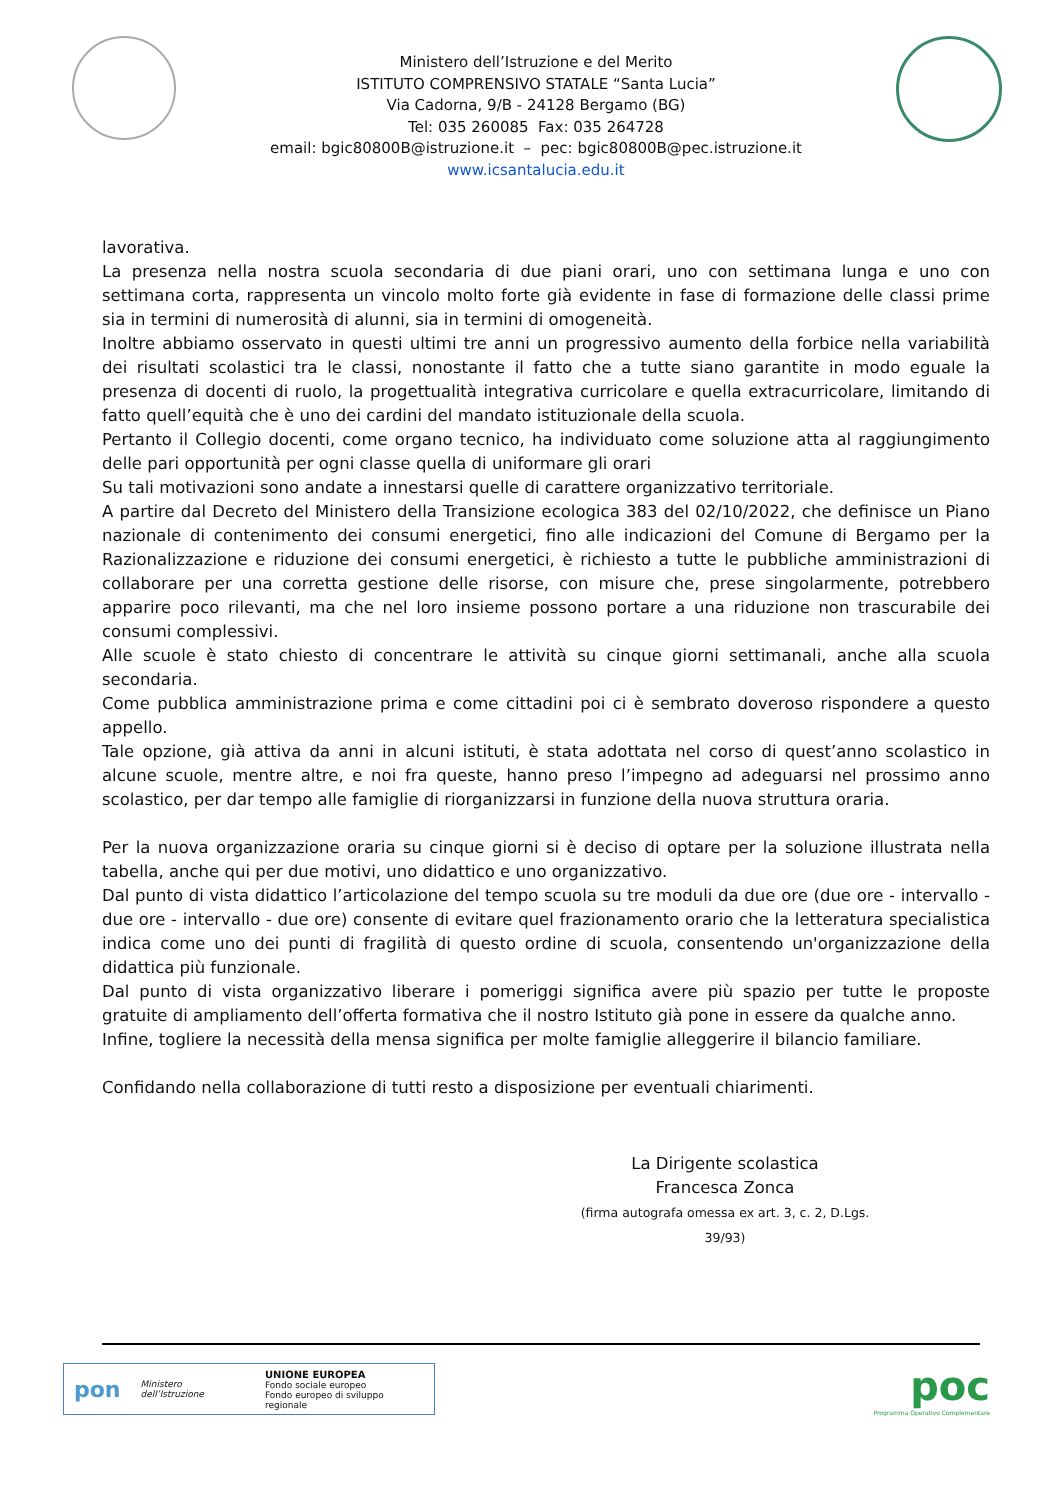Ministero dell’Istruzione e del Merito
ISTITUTO COMPRENSIVO STATALE “Santa Lucia”
Via Cadorna, 9/B - 24128 Bergamo (BG)
Tel: 035 260085 Fax: 035 264728
email: bgic80800B@istruzione.it – pec: bgic80800B@pec.istruzione.it
www.icsantalucia.edu.it
lavorativa.
La presenza nella nostra scuola secondaria di due piani orari, uno con settimana lunga e uno con settimana corta, rappresenta un vincolo molto forte già evidente in fase di formazione delle classi prime sia in termini di numerosità di alunni, sia in termini di omogeneità.
Inoltre abbiamo osservato in questi ultimi tre anni un progressivo aumento della forbice nella variabilità dei risultati scolastici tra le classi, nonostante il fatto che a tutte siano garantite in modo eguale la presenza di docenti di ruolo, la progettualità integrativa curricolare e quella extracurricolare, limitando di fatto quell’equità che è uno dei cardini del mandato istituzionale della scuola.
Pertanto il Collegio docenti, come organo tecnico, ha individuato come soluzione atta al raggiungimento delle pari opportunità per ogni classe quella di uniformare gli orari
Su tali motivazioni sono andate a innestarsi quelle di carattere organizzativo territoriale.
A partire dal Decreto del Ministero della Transizione ecologica 383 del 02/10/2022, che definisce un Piano nazionale di contenimento dei consumi energetici, fino alle indicazioni del Comune di Bergamo per la Razionalizzazione e riduzione dei consumi energetici, è richiesto a tutte le pubbliche amministrazioni di collaborare per una corretta gestione delle risorse, con misure che, prese singolarmente, potrebbero apparire poco rilevanti, ma che nel loro insieme possono portare a una riduzione non trascurabile dei consumi complessivi.
Alle scuole è stato chiesto di concentrare le attività su cinque giorni settimanali, anche alla scuola secondaria.
Come pubblica amministrazione prima e come cittadini poi ci è sembrato doveroso rispondere a questo appello.
Tale opzione, già attiva da anni in alcuni istituti, è stata adottata nel corso di quest’anno scolastico in alcune scuole, mentre altre, e noi fra queste, hanno preso l’impegno ad adeguarsi nel prossimo anno scolastico, per dar tempo alle famiglie di riorganizzarsi in funzione della nuova struttura oraria.
Per la nuova organizzazione oraria su cinque giorni si è deciso di optare per la soluzione illustrata nella tabella, anche qui per due motivi, uno didattico e uno organizzativo.
Dal punto di vista didattico l’articolazione del tempo scuola su tre moduli da due ore (due ore - intervallo - due ore - intervallo - due ore) consente di evitare quel frazionamento orario che la letteratura specialistica indica come uno dei punti di fragilità di questo ordine di scuola, consentendo un'organizzazione della didattica più funzionale.
Dal punto di vista organizzativo liberare i pomeriggi significa avere più spazio per tutte le proposte gratuite di ampliamento dell’offerta formativa che il nostro Istituto già pone in essere da qualche anno.
Infine, togliere la necessità della mensa significa per molte famiglie alleggerire il bilancio familiare.
Confidando nella collaborazione di tutti resto a disposizione per eventuali chiarimenti.
La Dirigente scolastica
Francesca Zonca
(firma autografa omessa ex art. 3, c. 2, D.Lgs. 39/93)
pon Ministero dell’Istruzione UNIONE EUROPEA
Fondo sociale europeo
Fondo europeo di sviluppo regionale
poc
Programma Operativo Complementare